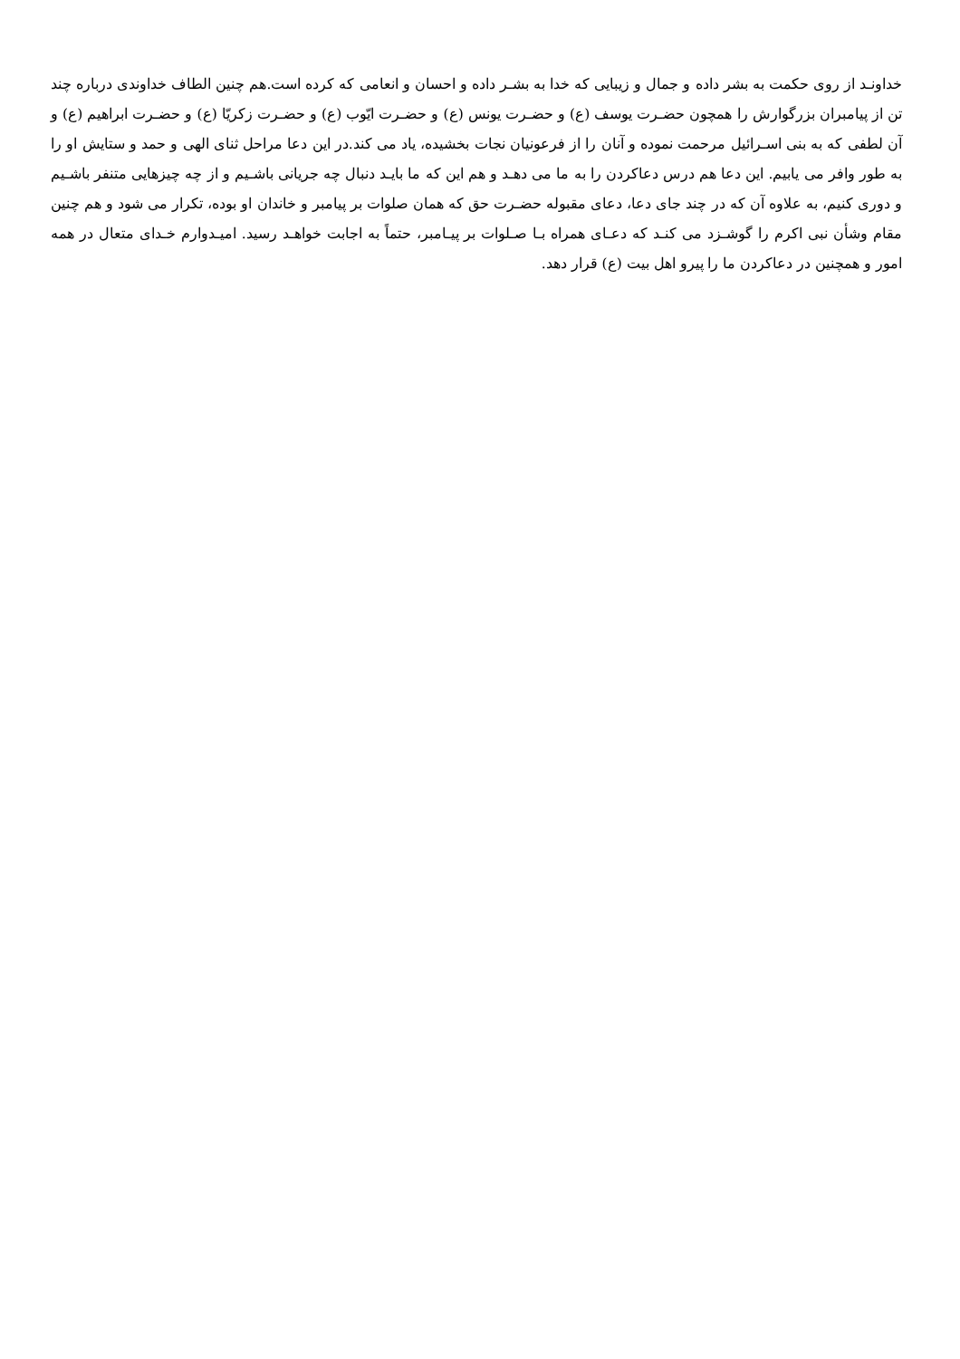خداونـد از روی حکمت به بشر داده و جمال و زیبایی که خدا به بشـر داده و احسان و انعامی که کرده است.هم چنین الطاف خداوندی درباره چند تن از پیامبران بزرگوارش را همچون حضـرت یوسف (ع) و حضـرت یونس (ع) و حضـرت ایّوب (ع) و حضـرت زکریّا (ع) و حضـرت ابراهیم (ع) و آن لطفی که به بنی اسـرائیل مرحمت نموده و آنان را از فرعونیان نجات بخشیده، یاد می کند.در این دعا مراحل ثنای الهی و حمد و ستایش او را به طور وافر می یابیم. این دعا هم درس دعاکردن را به ما می دهـد و هم این که ما بایـد دنبال چه جریانی باشـیم و از چه چیزهایی متنفر باشـیم و دوری کنیم، به علاوه آن که در چند جای دعا، دعای مقبوله حضـرت حق که همان صلوات بر پیامبر و خاندان او بوده، تکرار می شود و هم چنین مقام وشأن نبی اکرم را گوشـزد می کنـد که دعـای همراه بـا صـلوات بر پیـامبر، حتماً به اجابت خواهـد رسید. امیـدوارم خـدای متعال در همه امور و همچنین در دعاکردن ما را پیرو اهل بیت (ع) قرار دهد.